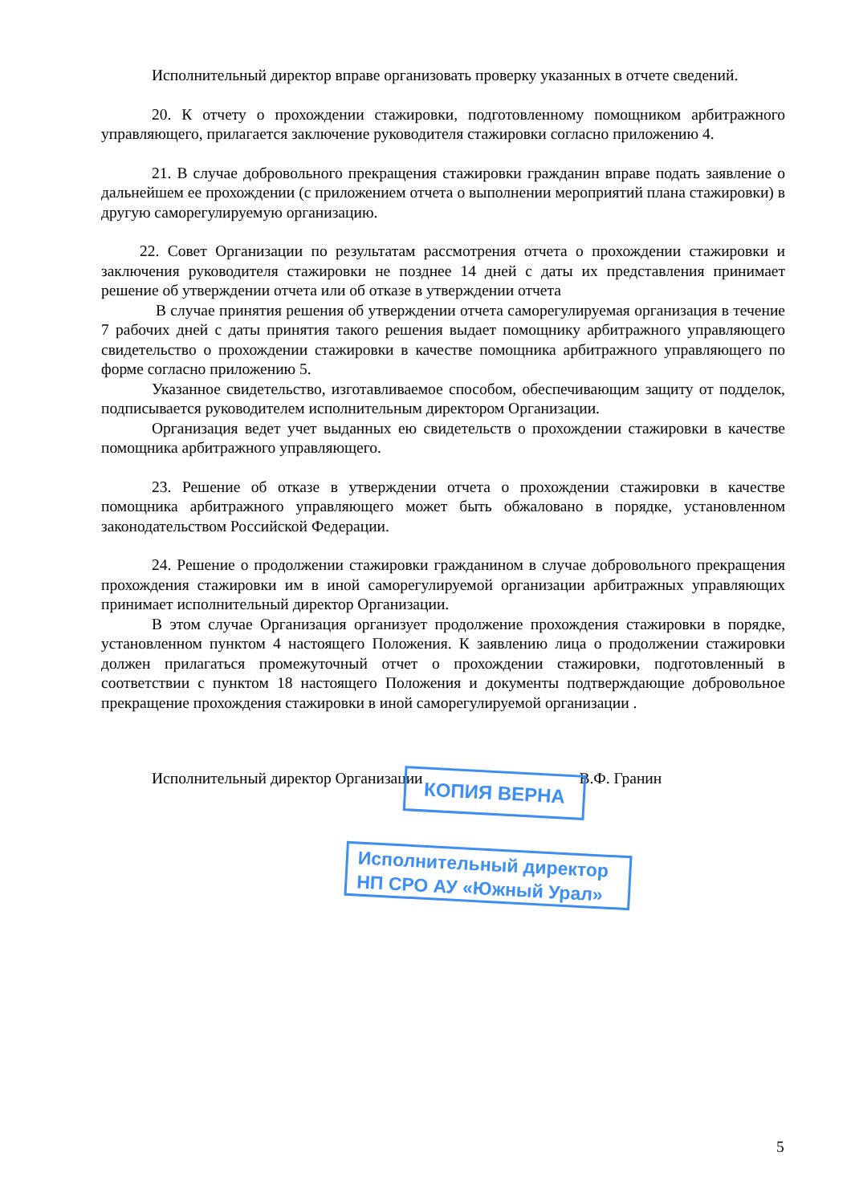Исполнительный директор вправе организовать проверку указанных в отчете сведений.
20. К отчету о прохождении стажировки, подготовленному помощником арбитражного управляющего, прилагается заключение руководителя стажировки согласно приложению 4.
21. В случае добровольного прекращения стажировки гражданин вправе подать заявление о дальнейшем ее прохождении (с приложением отчета о выполнении мероприятий плана стажировки) в другую саморегулируемую организацию.
22. Совет Организации по результатам рассмотрения отчета о прохождении стажировки и заключения руководителя стажировки не позднее 14 дней с даты их представления принимает решение об утверждении отчета или об отказе в утверждении отчета
В случае принятия решения об утверждении отчета саморегулируемая организация в течение 7 рабочих дней с даты принятия такого решения выдает помощнику арбитражного управляющего свидетельство о прохождении стажировки в качестве помощника арбитражного управляющего по форме согласно приложению 5.
Указанное свидетельство, изготавливаемое способом, обеспечивающим защиту от подделок, подписывается руководителем исполнительным директором Организации.
Организация ведет учет выданных ею свидетельств о прохождении стажировки в качестве помощника арбитражного управляющего.
23. Решение об отказе в утверждении отчета о прохождении стажировки в качестве помощника арбитражного управляющего может быть обжаловано в порядке, установленном законодательством Российской Федерации.
24. Решение о продолжении стажировки гражданином в случае добровольного прекращения прохождения стажировки им в иной саморегулируемой организации арбитражных управляющих принимает исполнительный директор Организации.
В этом случае Организация организует продолжение прохождения стажировки в порядке, установленном пунктом 4 настоящего Положения. К заявлению лица о продолжении стажировки должен прилагаться промежуточный отчет о прохождении стажировки, подготовленный в соответствии с пунктом 18 настоящего Положения и документы подтверждающие добровольное прекращение прохождения стажировки в иной саморегулируемой организации .
Исполнительный директор Организации В.Ф. Гранин
КОПИЯ ВЕРНА
Исполнительный директор
НП СРО АУ «Южный Урал»
5